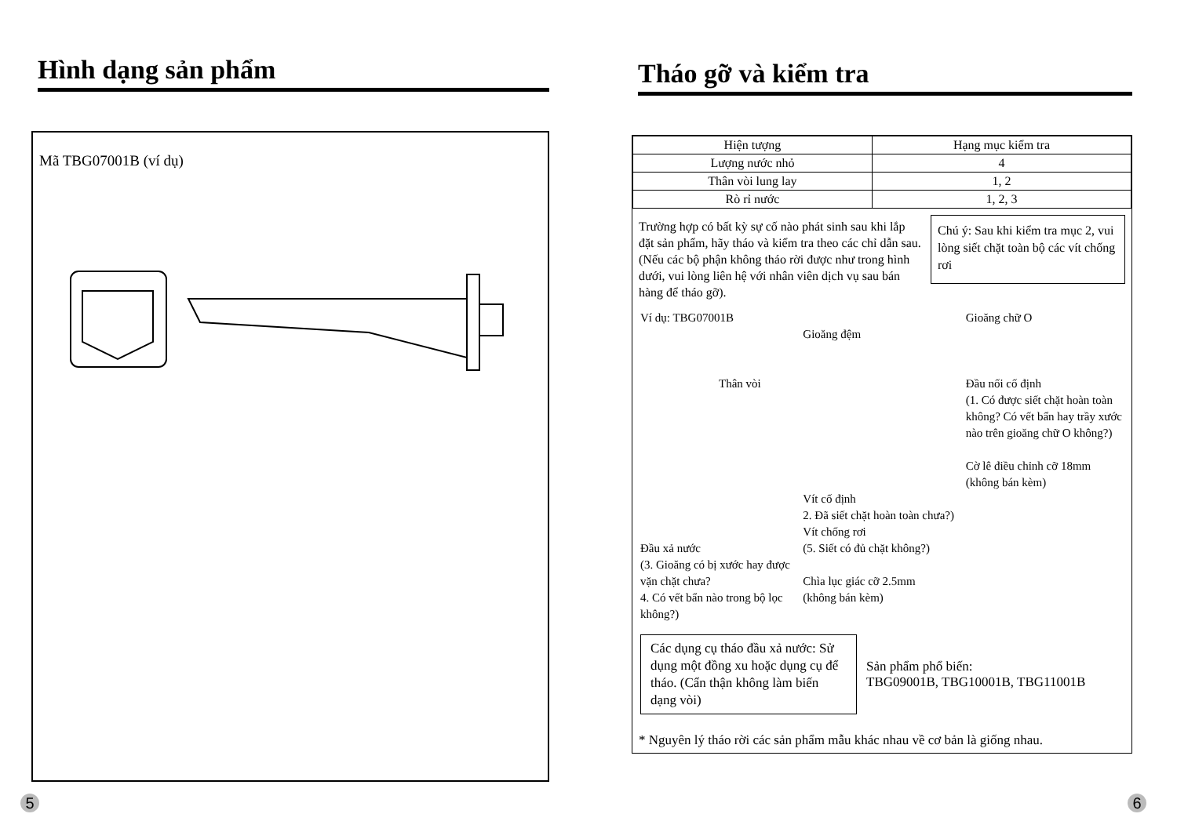Hình dạng sản phẩm
Mã TBG07001B (ví dụ)
5
Tháo gỡ và kiểm tra
| Hiện tượng | Hạng mục kiểm tra |
| --- | --- |
| Lượng nước nhỏ | 4 |
| Thân vòi lung lay | 1, 2 |
| Rò rỉ nước | 1, 2, 3 |
Trường hợp có bất kỳ sự cố nào phát sinh sau khi lắp đặt sản phẩm, hãy tháo và kiểm tra theo các chỉ dẫn sau. (Nếu các bộ phận không tháo rời được như trong hình dưới, vui lòng liên hệ với nhân viên dịch vụ sau bán hàng để tháo gỡ).
Chú ý: Sau khi kiểm tra mục 2, vui lòng siết chặt toàn bộ các vít chống rơi
Ví dụ: TBG07001B
Thân vòi
Đầu xả nước
(3. Gioăng có bị xước hay được vặn chặt chưa?
4. Có vết bẩn nào trong bộ lọc không?)
Gioăng đệm
Vít cố định
2. Đã siết chặt hoàn toàn chưa?)
Vít chống rơi
(5. Siết có đủ chặt không?)
Chìa lục giác cỡ 2.5mm
(không bán kèm)
Gioăng chữ O
Đầu nối cố định
(1. Có được siết chặt hoàn toàn không? Có vết bẩn hay trầy xước nào trên gioăng chữ O không?)
Cờ lê điều chỉnh cỡ 18mm
(không bán kèm)
Các dụng cụ tháo đầu xả nước: Sử dụng một đồng xu hoặc dụng cụ để tháo. (Cẩn thận không làm biến dạng vòi)
Sản phẩm phổ biến:
TBG09001B, TBG10001B, TBG11001B
* Nguyên lý tháo rời các sản phẩm mẫu khác nhau về cơ bản là giống nhau.
6